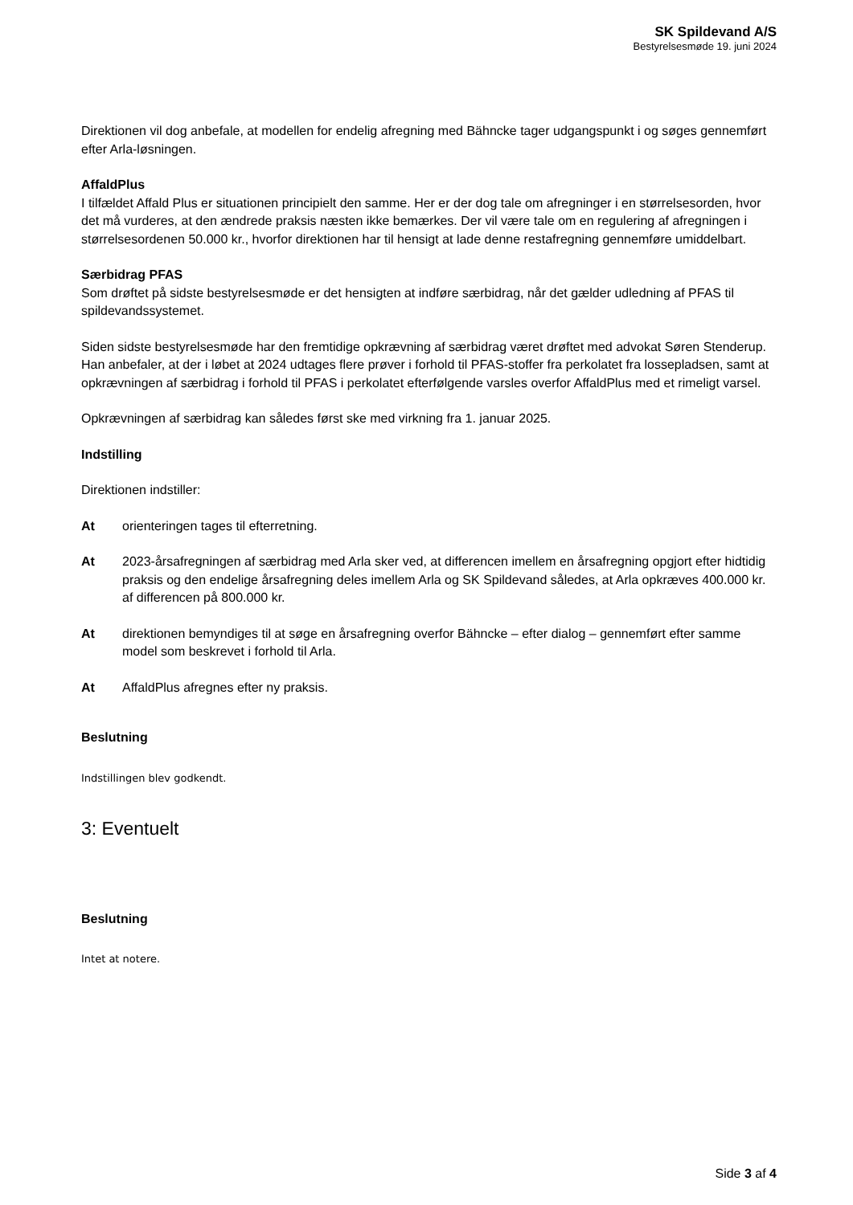SK Spildevand A/S
Bestyrelsesmøde 19. juni 2024
Direktionen vil dog anbefale, at modellen for endelig afregning med Bähncke tager udgangspunkt i og søges gennemført efter Arla-løsningen.
AffaldPlus
I tilfældet Affald Plus er situationen principielt den samme. Her er der dog tale om afregninger i en størrelsesorden, hvor det må vurderes, at den ændrede praksis næsten ikke bemærkes. Der vil være tale om en regulering af afregningen i størrelsesordenen 50.000 kr., hvorfor direktionen har til hensigt at lade denne restafregning gennemføre umiddelbart.
Særbidrag PFAS
Som drøftet på sidste bestyrelsesmøde er det hensigten at indføre særbidrag, når det gælder udledning af PFAS til spildevandssystemet.
Siden sidste bestyrelsesmøde har den fremtidige opkrævning af særbidrag været drøftet med advokat Søren Stenderup. Han anbefaler, at der i løbet at 2024 udtages flere prøver i forhold til PFAS-stoffer fra perkolatet fra lossepladsen, samt at opkrævningen af særbidrag i forhold til PFAS i perkolatet efterfølgende varsles overfor AffaldPlus med et rimeligt varsel.
Opkrævningen af særbidrag kan således først ske med virkning fra 1. januar 2025.
Indstilling
Direktionen indstiller:
At orienteringen tages til efterretning.
At 2023-årsafregningen af særbidrag med Arla sker ved, at differencen imellem en årsafregning opgjort efter hidtidig praksis og den endelige årsafregning deles imellem Arla og SK Spildevand således, at Arla opkræves 400.000 kr. af differencen på 800.000 kr.
At direktionen bemyndiges til at søge en årsafregning overfor Bähncke – efter dialog – gennemført efter samme model som beskrevet i forhold til Arla.
At AffaldPlus afregnes efter ny praksis.
Beslutning
Indstillingen blev godkendt.
3: Eventuelt
Beslutning
Intet at notere.
Side 3 af 4